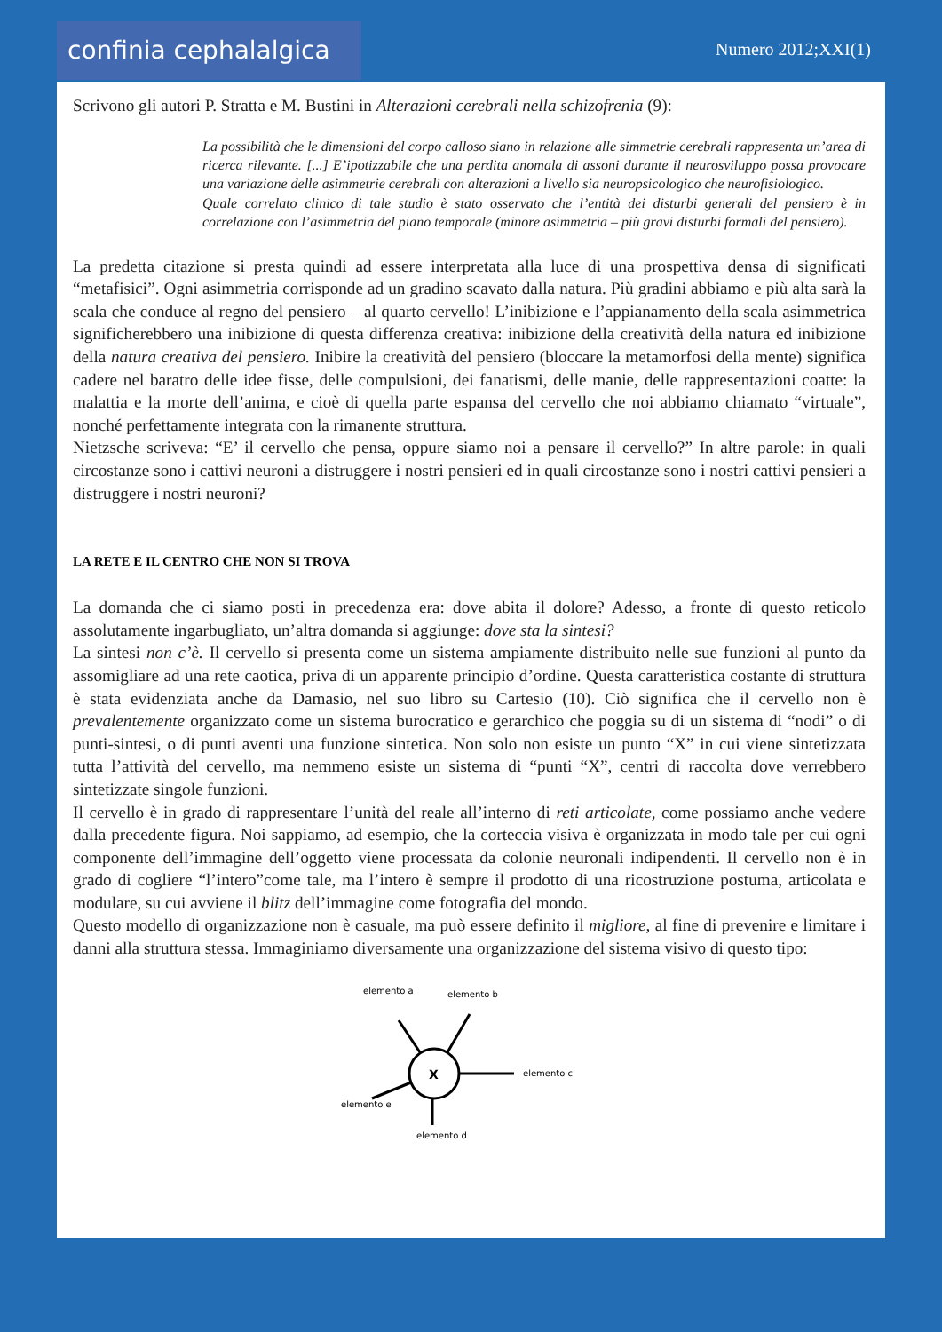confinia cephalalgica
Numero 2012;XXI(1)
Scrivono gli autori P. Stratta e M. Bustini in Alterazioni cerebrali nella schizofrenia (9):
La possibilità che le dimensioni del corpo calloso siano in relazione alle simmetrie cerebrali rappresenta un’area di ricerca rilevante. [...] E’ipotizzabile che una perdita anomala di assoni durante il neurosviluppo possa provocare una variazione delle asimmetrie cerebrali con alterazioni a livello sia neuropsicologico che neurofisiologico.
Quale correlato clinico di tale studio è stato osservato che l’entità dei disturbi generali del pensiero è in correlazione con l’asimmetria del piano temporale (minore asimmetria – più gravi disturbi formali del pensiero).
La predetta citazione si presta quindi ad essere interpretata alla luce di una prospettiva densa di significati “metafisici”. Ogni asimmetria corrisponde ad un gradino scavato dalla natura. Più gradini abbiamo e più alta sarà la scala che conduce al regno del pensiero – al quarto cervello! L’inibizione e l’appianamento della scala asimmetrica significherebbero una inibizione di questa differenza creativa: inibizione della creatività della natura ed inibizione della natura creativa del pensiero. Inibire la creatività del pensiero (bloccare la metamorfosi della mente) significa cadere nel baratro delle idee fisse, delle compulsioni, dei fanatismi, delle manie, delle rappresentazioni coatte: la malattia e la morte dell’anima, e cioè di quella parte espansa del cervello che noi abbiamo chiamato “virtuale”, nonché perfettamente integrata con la rimanente struttura.
Nietzsche scriveva: “E’ il cervello che pensa, oppure siamo noi a pensare il cervello?” In altre parole: in quali circostanze sono i cattivi neuroni a distruggere i nostri pensieri ed in quali circostanze sono i nostri cattivi pensieri a distruggere i nostri neuroni?
LA RETE E IL CENTRO CHE NON SI TROVA
La domanda che ci siamo posti in precedenza era: dove abita il dolore? Adesso, a fronte di questo reticolo assolutamente ingarbugliato, un’altra domanda si aggiunge: dove sta la sintesi?
La sintesi non c’è. Il cervello si presenta come un sistema ampiamente distribuito nelle sue funzioni al punto da assomigliare ad una rete caotica, priva di un apparente principio d’ordine. Questa caratteristica costante di struttura è stata evidenziata anche da Damasio, nel suo libro su Cartesio (10). Ciò significa che il cervello non è prevalentemente organizzato come un sistema burocratico e gerarchico che poggia su di un sistema di “nodi” o di punti-sintesi, o di punti aventi una funzione sintetica. Non solo non esiste un punto “X” in cui viene sintetizzata tutta l’attività del cervello, ma nemmeno esiste un sistema di “punti “X”, centri di raccolta dove verrebbero sintetizzate singole funzioni.
Il cervello è in grado di rappresentare l’unità del reale all’interno di reti articolate, come possiamo anche vedere dalla precedente figura. Noi sappiamo, ad esempio, che la corteccia visiva è organizzata in modo tale per cui ogni componente dell’immagine dell’oggetto viene processata da colonie neuronali indipendenti. Il cervello non è in grado di cogliere “l’intero”come tale, ma l’intero è sempre il prodotto di una ricostruzione postuma, articolata e modulare, su cui avviene il blitz dell’immagine come fotografia del mondo.
Questo modello di organizzazione non è casuale, ma può essere definito il migliore, al fine di prevenire e limitare i danni alla struttura stessa. Immaginiamo diversamente una organizzazione del sistema visivo di questo tipo:
elemento a
elemento b
elemento c
elemento e
elemento d
X